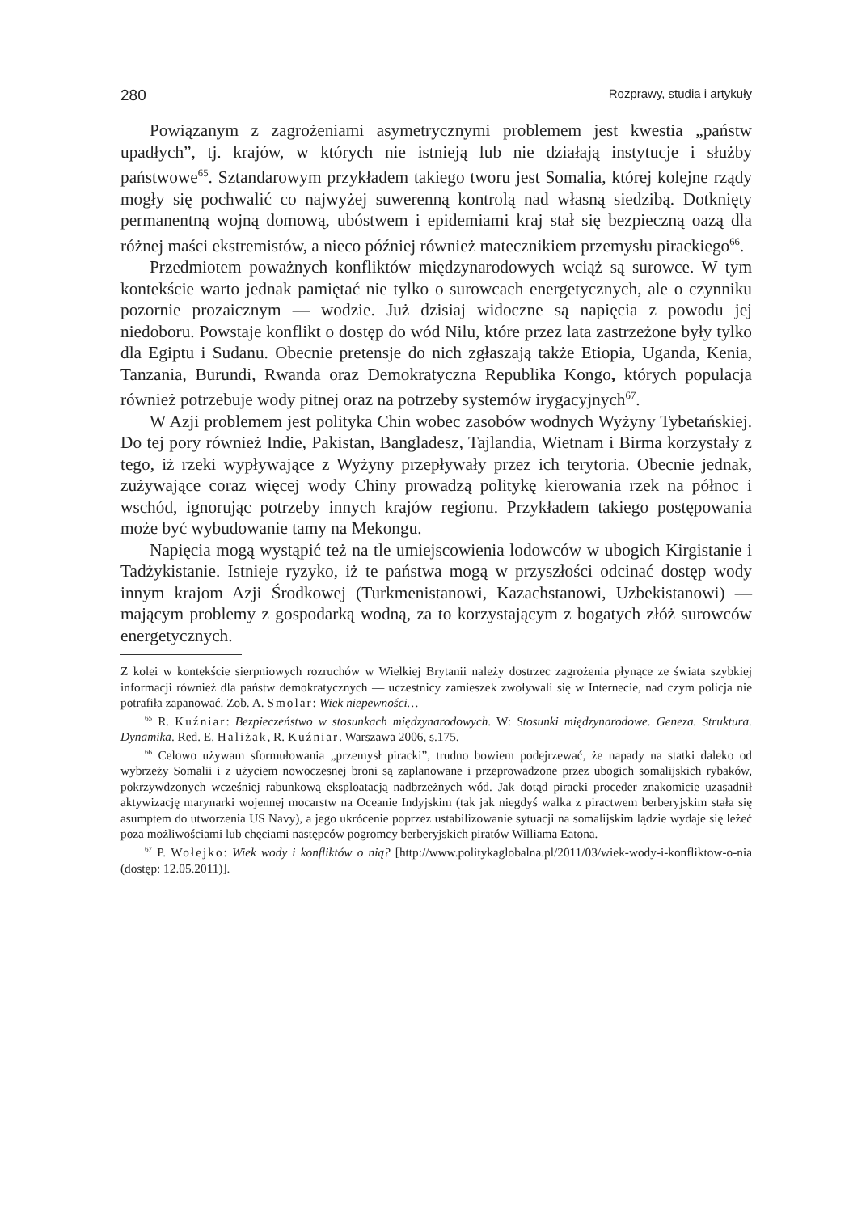280 Rozprawy, studia i artykuły
Powiązanym z zagrożeniami asymetrycznymi problemem jest kwestia „państw upadłych”, tj. krajów, w których nie istnieją lub nie działają instytucje i służby państwowe<sup>65</sup>. Sztandarowym przykładem takiego tworu jest Somalia, której kolejne rządy mogły się pochwalić co najwyżej suwerenną kontrolą nad własną siedzibą. Dotknięty permanentną wojną domową, ubóstwem i epidemiami kraj stał się bezpieczną oazą dla różnej maści ekstremistów, a nieco później również matecznikiem przemysłu pirackiego<sup>66</sup>.
Przedmiotem poważnych konfliktów międzynarodowych wciąż są surowce. W tym kontekście warto jednak pamiętać nie tylko o surowcach energetycznych, ale o czynniku pozornie prozaicznym — wodzie. Już dzisiaj widoczne są napięcia z powodu jej niedoboru. Powstaje konflikt o dostęp do wód Nilu, które przez lata zastrzeżone były tylko dla Egiptu i Sudanu. Obecnie pretensje do nich zgłaszają także Etiopia, Uganda, Kenia, Tanzania, Burundi, Rwanda oraz Demokratyczna Republika Kongo, których populacja również potrzebuje wody pitnej oraz na potrzeby systemów irygacyjnych<sup>67</sup>.
W Azji problemem jest polityka Chin wobec zasobów wodnych Wyżyny Tybetańskiej. Do tej pory również Indie, Pakistan, Bangladesz, Tajlandia, Wietnam i Birma korzystały z tego, iż rzeki wypływające z Wyżyny przepływały przez ich terytoria. Obecnie jednak, zużywające coraz więcej wody Chiny prowadzą politykę kierowania rzek na północ i wschód, ignorując potrzeby innych krajów regionu. Przykładem takiego postępowania może być wybudowanie tamy na Mekongu.
Napięcia mogą wystąpić też na tle umiejscowienia lodowców w ubogich Kirgistanie i Tadżykistanie. Istnieje ryzyko, iż te państwa mogą w przyszłości odcinać dostęp wody innym krajom Azji Środkowej (Turkmenistanowi, Kazachstanowi, Uzbekistanowi) — mającym problemy z gospodarką wodną, za to korzystającym z bogatych złóż surowców energetycznych.
Z kolei w kontekście sierpniowych rozruchów w Wielkiej Brytanii należy dostrzec zagrożenia płynące ze świata szybkiej informacji również dla państw demokratycznych — uczestnicy zamieszek zwoływali się w Internecie, nad czym policja nie potrafiła zapanować. Zob. A. Smolar: Wiek niepewności…
<sup>65</sup> R. Kuźniar: Bezpieczeństwo w stosunkach międzynarodowych. W: Stosunki międzynarodowe. Geneza. Struktura. Dynamika. Red. E. Haliżak, R. Kuźniar. Warszawa 2006, s.175.
<sup>66</sup> Celowo używam sformułowania „przemysł piracki”, trudno bowiem podejrzewać, że napady na statki daleko od wybrzeży Somalii i z użyciem nowoczesnej broni są zaplanowane i przeprowadzone przez ubogich somalijskich rybaków, pokrzywdzonych wcześniej rabunkową eksploatacją nadbrzeżnych wód. Jak dotąd piracki proceder znakomicie uzasadnił aktywizację marynarki wojennej mocarstw na Oceanie Indyjskim (tak jak niegdyś walka z piractwem berberyjskim stała się asumptem do utworzenia US Navy), a jego ukrócenie poprzez ustabilizowanie sytuacji na somalijskim lądzie wydaje się leżeć poza możliwościami lub chęciami następców pogromcy berberyjskich piratów Williama Eatona.
<sup>67</sup> P. Wołejko: Wiek wody i konfliktów o nią? [http://www.polityka­globalna.pl/2011/03/wiek-wody-i-konfliktow-o-nia (dostęp: 12.05.2011)].